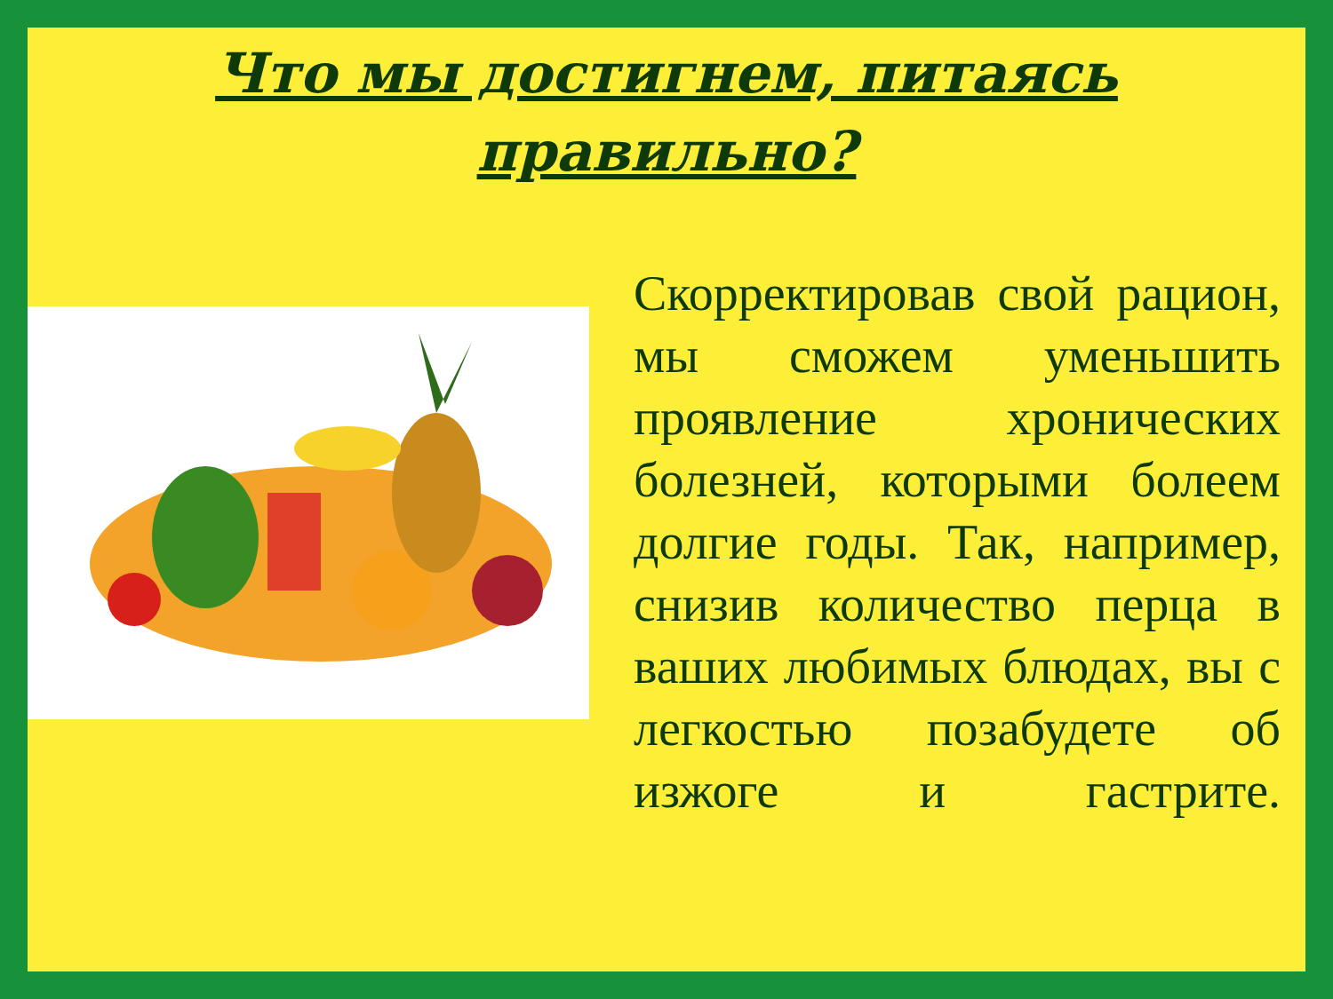Что мы достигнем, питаясь правильно?
Скорректировав свой рацион, мы сможем уменьшить проявление хронических болезней, которыми болеем долгие годы. Так, например, снизив количество перца в ваших любимых блюдах, вы с легкостью позабудете об изжоге и гастрите.